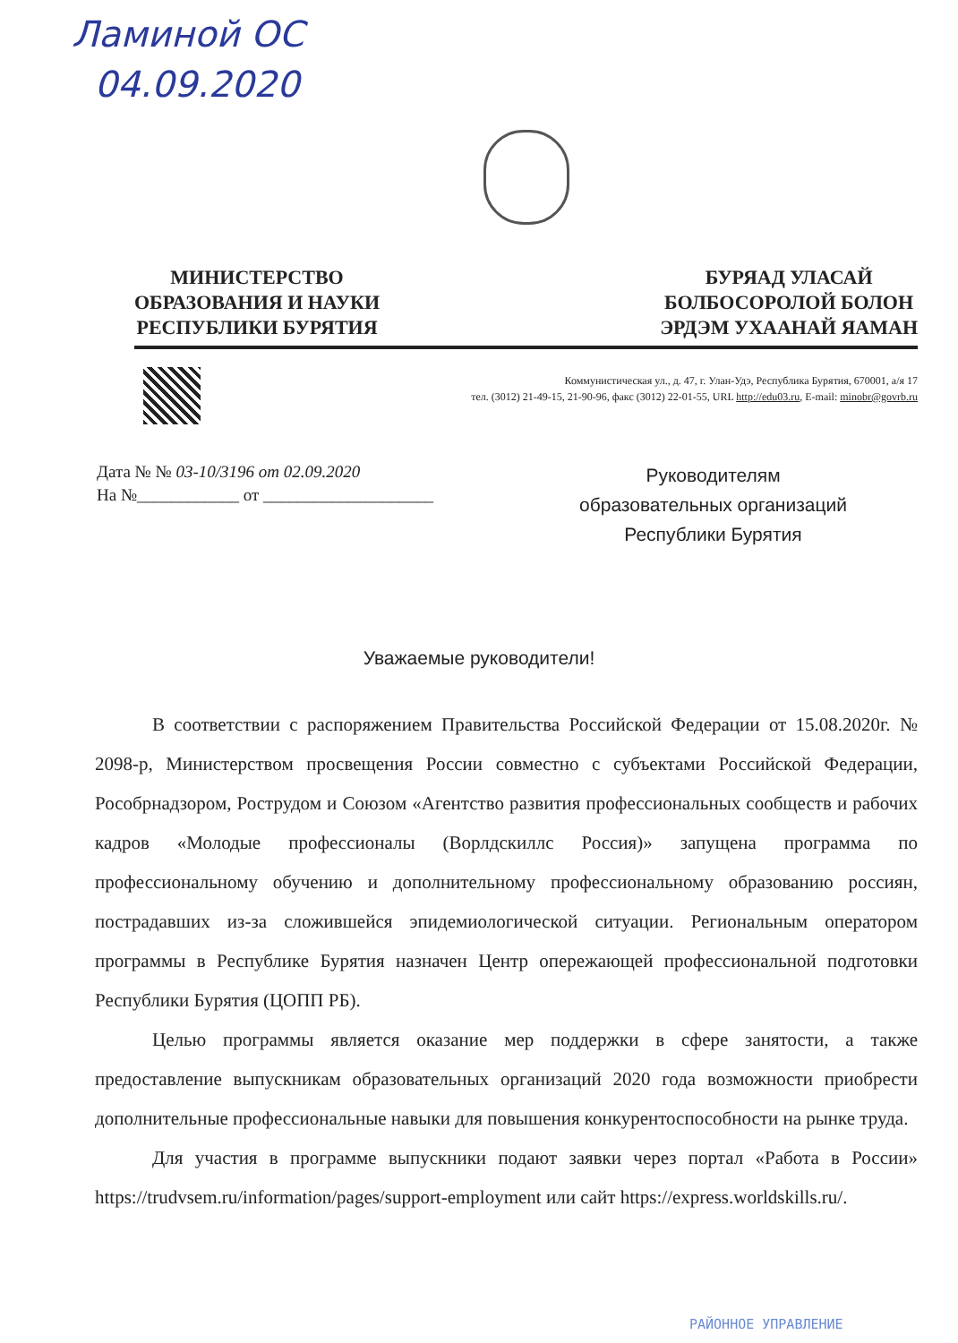Ламиной ОС
04.09.2020
МИНИСТЕРСТВО
ОБРАЗОВАНИЯ И НАУКИ
РЕСПУБЛИКИ БУРЯТИЯ
БУРЯАД УЛАСАЙ
БОЛБОСОРОЛОЙ БОЛОН
ЭРДЭМ УХААНАЙ ЯАМАН
Коммунистическая ул., д. 47, г. Улан-Удэ, Республика Бурятия, 670001, а/я 17
тел. (3012) 21-49-15, 21-90-96, факс (3012) 22-01-55, URL http://edu03.ru, E-mail: minobr@govrb.ru
Дата № № 03-10/3196 от 02.09.2020
На №____________ от ____________________
Руководителям
образовательных организаций
Республики Бурятия
Уважаемые руководители!
В соответствии с распоряжением Правительства Российской Федерации от 15.08.2020г. № 2098-р, Министерством просвещения России совместно с субъектами Российской Федерации, Рособрнадзором, Рострудом и Союзом «Агентство развития профессиональных сообществ и рабочих кадров «Молодые профессионалы (Ворлдскиллс Россия)» запущена программа по профессиональному обучению и дополнительному профессиональному образованию россиян, пострадавших из-за сложившейся эпидемиологической ситуации. Региональным оператором программы в Республике Бурятия назначен Центр опережающей профессиональной подготовки Республики Бурятия (ЦОПП РБ).
Целью программы является оказание мер поддержки в сфере занятости, а также предоставление выпускникам образовательных организаций 2020 года возможности приобрести дополнительные профессиональные навыки для повышения конкурентоспособности на рынке труда.
Для участия в программе выпускники подают заявки через портал «Работа в России» https://trudvsem.ru/information/pages/support-employment или сайт https://express.worldskills.ru/.
РАЙОННОЕ УПРАВЛЕНИЕ